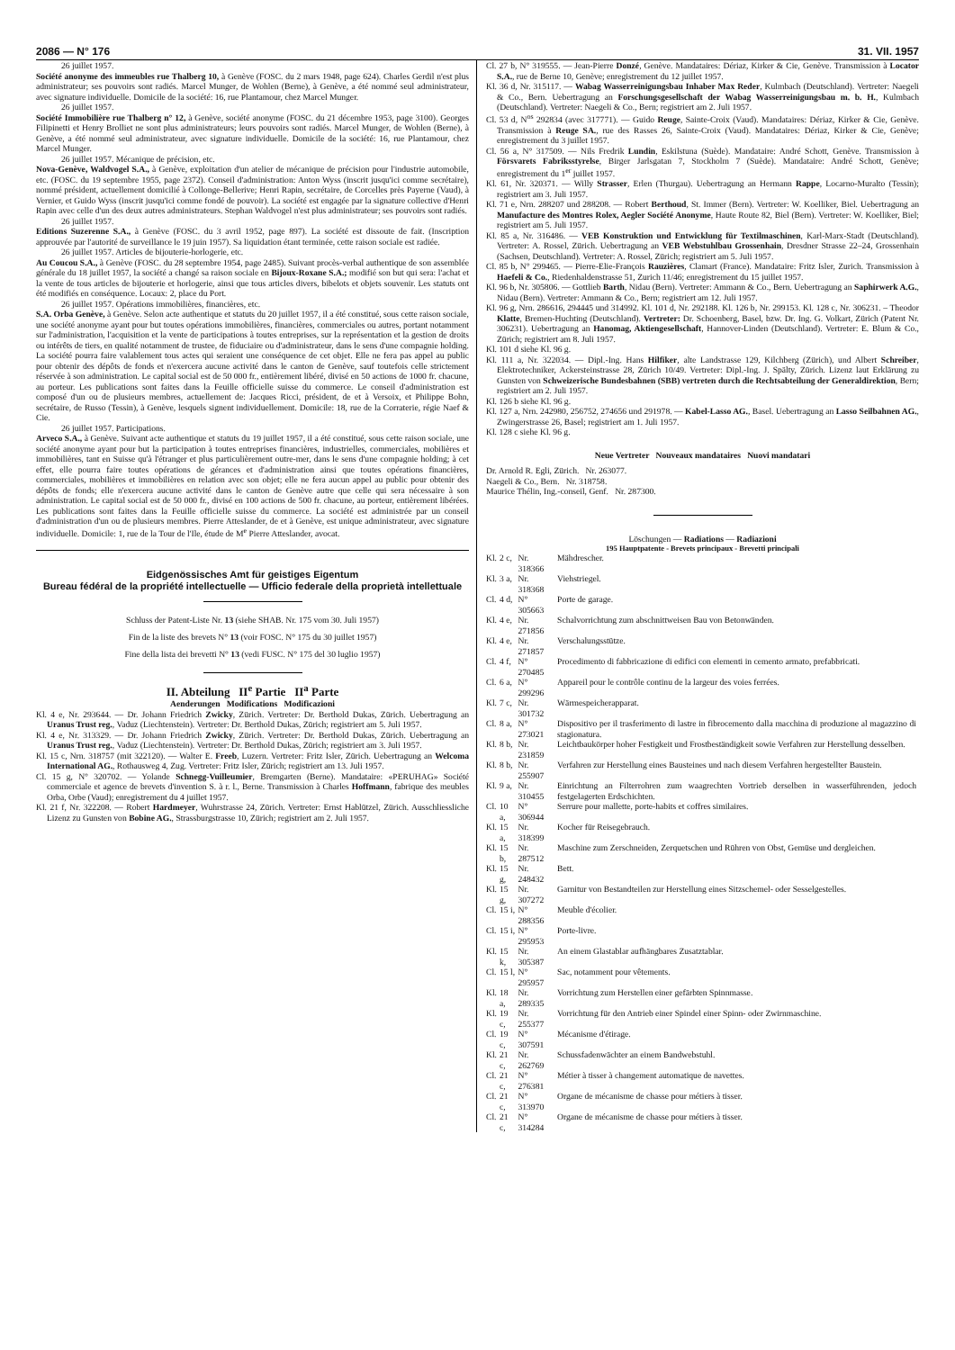2086 — N° 176 31. VII. 1957
26 juillet 1957.
Société anonyme des immeubles rue Thalberg 10, à Genève (FOSC. du 2 mars 1948, page 624). Charles Gerdil n'est plus administrateur; ses pouvoirs sont radiés. Marcel Munger, de Wohlen (Berne), à Genève, a été nommé seul administrateur, avec signature individuelle. Domicile de la société: 16, rue Plantamour, chez Marcel Munger.
26 juillet 1957.
Société Immobilière rue Thalberg n° 12, à Genève, société anonyme (FOSC. du 21 décembre 1953, page 3100). Georges Filipinetti et Henry Brolliet ne sont plus administrateurs; leurs pouvoirs sont radiés. Marcel Munger, de Wohlen (Berne), à Genève, a été nommé seul administrateur, avec signature individuelle. Domicile de la société: 16, rue Plantamour, chez Marcel Munger.
26 juillet 1957. Mécanique de précision, etc.
Nova-Genève, Waldvogel S.A., à Genève, exploitation d'un atelier de mécanique de précision pour l'industrie automobile, etc. (FOSC. du 19 septembre 1955, page 2372). Conseil d'administration: Anton Wyss (inscrit jusqu'ici comme secrétaire), nommé président, actuellement domicilié à Collonge-Bellerive; Henri Rapin, secrétaire, de Corcelles près Payerne (Vaud), à Vernier, et Guido Wyss (inscrit jusqu'ici comme fondé de pouvoir). La société est engagée par la signature collective d'Henri Rapin avec celle d'un des deux autres administrateurs. Stephan Waldvogel n'est plus administrateur; ses pouvoirs sont radiés.
26 juillet 1957.
Editions Suzerenne S.A., à Genève (FOSC. du 3 avril 1952, page 897). La société est dissoute de fait. (Inscription approuvée par l'autorité de surveillance le 19 juin 1957). Sa liquidation étant terminée, cette raison sociale est radiée.
26 juillet 1957. Articles de bijouterie-horlogerie, etc.
Au Coucou S.A., à Genève (FOSC. du 28 septembre 1954, page 2485). Suivant procès-verbal authentique de son assemblée générale du 18 juillet 1957, la société a changé sa raison sociale en Bijoux-Roxane S.A.; modifié son but qui sera: l'achat et la vente de tous articles de bijouterie et horlogerie, ainsi que tous articles divers, bibelots et objets souvenir. Les statuts ont été modifiés en conséquence. Locaux: 2, place du Port.
26 juillet 1957. Opérations immobilières, financières, etc.
S.A. Orba Genève, à Genève. Selon acte authentique et statuts du 20 juillet 1957, il a été constitué, sous cette raison sociale, une société anonyme ayant pour but toutes opérations immobilières, financières, commerciales ou autres, portant notamment sur l'administration, l'acquisition et la vente de participations à toutes entreprises, sur la représentation et la gestion de droits ou intérêts de tiers, en qualité notamment de trustee, de fiduciaire ou d'administrateur, dans le sens d'une compagnie holding. La société pourra faire valablement tous actes qui seraient une conséquence de cet objet. Elle ne fera pas appel au public pour obtenir des dépôts de fonds et n'exercera aucune activité dans le canton de Genève, sauf toutefois celle strictement réservée à son administration. Le capital social est de 50 000 fr., entièrement libéré, divisé en 50 actions de 1000 fr. chacune, au porteur. Les publications sont faites dans la Feuille officielle suisse du commerce. Le conseil d'administration est composé d'un ou de plusieurs membres, actuellement de: Jacques Ricci, président, de et à Versoix, et Philippe Bohn, secrétaire, de Russo (Tessin), à Genève, lesquels signent individuellement. Domicile: 18, rue de la Corraterie, régie Naef & Cie.
26 juillet 1957. Participations.
Arveco S.A., à Genève. Suivant acte authentique et statuts du 19 juillet 1957, il a été constitué, sous cette raison sociale, une société anonyme ayant pour but la participation à toutes entreprises financières, industrielles, commerciales, mobilières et immobilières, tant en Suisse qu'à l'étranger et plus particulièrement outre-mer, dans le sens d'une compagnie holding; à cet effet, elle pourra faire toutes opérations de gérances et d'administration ainsi que toutes opérations financières, commerciales, mobilières et immobilières en relation avec son objet; elle ne fera aucun appel au public pour obtenir des dépôts de fonds; elle n'exercera aucune activité dans le canton de Genève autre que celle qui sera nécessaire à son administration. Le capital social est de 50 000 fr., divisé en 100 actions de 500 fr. chacune, au porteur, entièrement libérées. Les publications sont faites dans la Feuille officielle suisse du commerce. La société est administrée par un conseil d'administration d'un ou de plusieurs membres. Pierre Atteslander, de et à Genève, est unique administrateur, avec signature individuelle. Domicile: 1, rue de la Tour de l'Ile, étude de M<sup>e</sup> Pierre Atteslander, avocat.
Eidgenössisches Amt für geistiges Eigentum
Bureau fédéral de la propriété intellectuelle — Ufficio federale della proprietà intellettuale
Schluss der Patent-Liste Nr. 13 (siehe SHAB. Nr. 175 vom 30. Juli 1957)
Fin de la liste des brevets N° 13 (voir FOSC. N° 175 du 30 juillet 1957)
Fine della lista dei brevetti N° 13 (vedi FUSC. N° 175 del 30 luglio 1957)
II. Abteilung II<sup>e</sup> Partie II<sup>a</sup> Parte
Aenderungen Modifications Modificazioni
Kl. 4 e, Nr. 293644. — Dr. Johann Friedrich Zwicky, Zürich. Vertreter: Dr. Berthold Dukas, Zürich. Uebertragung an Uranus Trust reg., Vaduz (Liechtenstein). Vertreter: Dr. Berthold Dukas, Zürich; registriert am 5. Juli 1957.
Kl. 4 e, Nr. 313329. — Dr. Johann Friedrich Zwicky, Zürich. Vertreter: Dr. Berthold Dukas, Zürich. Uebertragung an Uranus Trust reg., Vaduz (Liechtenstein). Vertreter: Dr. Berthold Dukas, Zürich; registriert am 3. Juli 1957.
Kl. 15 c, Nrn. 318757 (mit 322120). — Walter E. Freeb, Luzern. Vertreter: Fritz Isler, Zürich. Uebertragung an Welcoma International AG., Rothausweg 4, Zug. Vertreter: Fritz Isler, Zürich; registriert am 13. Juli 1957.
Cl. 15 g, N° 320702. — Yolande Schnegg-Vuilleumier, Bremgarten (Berne). Mandataire: «PERUHAG» Société commerciale et agence de brevets d'invention S. à r. l., Berne. Transmission à Charles Hoffmann, fabrique des meubles Orba, Orbe (Vaud); enregistrement du 4 juillet 1957.
Kl. 21 f, Nr. 322208. — Robert Hardmeyer, Wuhrstrasse 24, Zürich. Vertreter: Ernst Hablützel, Zürich. Ausschliessliche Lizenz zu Gunsten von Bobine AG., Strassburgstrasse 10, Zürich; registriert am 2. Juli 1957.
Cl. 27 b, N° 319555. — Jean-Pierre Donzé, Genève. Mandataires: Dériaz, Kirker & Cie, Genève. Transmission à Locator S.A., rue de Berne 10, Genève; enregistrement du 12 juillet 1957.
Kl. 36 d, Nr. 315117. — Wabag Wasserreinigungsbau Inhaber Max Reder, Kulmbach (Deutschland). Vertreter: Naegeli & Co., Bern. Uebertragung an Forschungsgesellschaft der Wabag Wasserreinigungsbau m. b. H., Kulmbach (Deutschland). Vertreter: Naegeli & Co., Bern; registriert am 2. Juli 1957.
Cl. 53 d, N<sup>os</sup> 292834 (avec 317771). — Guido Reuge, Sainte-Croix (Vaud). Mandataires: Dériaz, Kirker & Cie, Genève. Transmission à Reuge SA., rue des Rasses 26, Sainte-Croix (Vaud). Mandataires: Dériaz, Kirker & Cie, Genève; enregistrement du 3 juillet 1957.
Cl. 56 a, N° 317509. — Nils Fredrik Lundin, Eskilstuna (Suède). Mandataire: André Schott, Genève. Transmission à Försvarets Fabriksstyrelse, Birger Jarlsgatan 7, Stockholm 7 (Suède). Mandataire: André Schott, Genève; enregistrement du 1<sup>er</sup> juillet 1957.
Kl. 61, Nr. 320371. — Willy Strasser, Erlen (Thurgau). Uebertragung an Hermann Rappe, Locarno-Muralto (Tessin); registriert am 3. Juli 1957.
Kl. 71 e, Nrn. 288207 und 288208. — Robert Berthoud, St. Immer (Bern). Vertreter: W. Koelliker, Biel. Uebertragung an Manufacture des Montres Rolex, Aegler Société Anonyme, Haute Route 82, Biel (Bern). Vertreter: W. Koelliker, Biel; registriert am 5. Juli 1957.
Kl. 85 a, Nr. 316486. — VEB Konstruktion und Entwicklung für Textilmaschinen, Karl-Marx-Stadt (Deutschland). Vertreter: A. Rossel, Zürich. Uebertragung an VEB Webstuhlbau Grossenhain, Dresdner Strasse 22–24, Grossenhain (Sachsen, Deutschland). Vertreter: A. Rossel, Zürich; registriert am 5. Juli 1957.
Cl. 85 b, N° 299465. — Pierre-Elie-François Rauzières, Clamart (France). Mandataire: Fritz Isler, Zurich. Transmission à Haefeli & Co., Riedenhaldenstrasse 51, Zurich 11/46; enregistrement du 15 juillet 1957.
Kl. 96 b, Nr. 305806. — Gottlieb Barth, Nidau (Bern). Vertreter: Ammann & Co., Bern. Uebertragung an Saphirwerk A.G., Nidau (Bern). Vertreter: Ammann & Co., Bern; registriert am 12. Juli 1957.
Kl. 96 g, Nrn. 286616, 294445 und 314992. Kl. 101 d, Nr. 292188. Kl. 126 b, Nr. 299153. Kl. 128 c, Nr. 306231. – Theodor Klatte, Bremen-Huchting (Deutschland). Vertreter: Dr. Schoenberg, Basel, bzw. Dr. Ing. G. Volkart, Zürich (Patent Nr. 306231). Uebertragung an Hanomag, Aktiengesellschaft, Hannover-Linden (Deutschland). Vertreter: E. Blum & Co., Zürich; registriert am 8. Juli 1957.
Kl. 101 d siehe Kl. 96 g.
Kl. 111 a, Nr. 322034. — Dipl.-Ing. Hans Hilfiker, alte Landstrasse 129, Kilchberg (Zürich), und Albert Schreiber, Elektrotechniker, Ackersteinstrasse 28, Zürich 10/49. Vertreter: Dipl.-Ing. J. Spälty, Zürich. Lizenz laut Erklärung zu Gunsten von Schweizerische Bundesbahnen (SBB) vertreten durch die Rechtsabteilung der Generaldirektion, Bern; registriert am 2. Juli 1957.
Kl. 126 b siehe Kl. 96 g.
Kl. 127 a, Nrn. 242980, 256752, 274656 und 291978. — Kabel-Lasso AG., Basel. Uebertragung an Lasso Seilbahnen AG., Zwingerstrasse 26, Basel; registriert am 1. Juli 1957.
Kl. 128 c siehe Kl. 96 g.
Neue Vertreter Nouveaux mandataires Nuovi mandatari
Dr. Arnold R. Egli, Zürich. Nr. 263077.
Naegeli & Co., Bern. Nr. 318758.
Maurice Thélin, Ing.-conseil, Genf. Nr. 287300.
Löschungen — Radiations — Radiazioni
195 Hauptpatente - Brevets principaux - Brevetti principali
| Kl. | 2 c, | Nr. 318366 | Mähdrescher. |
| Kl. | 3 a, | Nr. 318368 | Viehstriegel. |
| Cl. | 4 d, | N° 305663 | Porte de garage. |
| Kl. | 4 e, | Nr. 271856 | Schalvorrichtung zum abschnittweisen Bau von Betonwänden. |
| Kl. | 4 e, | Nr. 271857 | Verschalungsstütze. |
| Cl. | 4 f, | N° 270485 | Procedimento di fabbricazione di edifici con elementi in cemento armato, prefabbricati. |
| Cl. | 6 a, | N° 299296 | Appareil pour le contrôle continu de la largeur des voies ferrées. |
| Kl. | 7 c, | Nr. 301732 | Wärmespeicherapparat. |
| Cl. | 8 a, | N° 273021 | Dispositivo per il trasferimento di lastre in fibrocemento dalla macchina di produzione al magazzino di stagionatura. |
| Kl. | 8 b, | Nr. 231859 | Leichtbaukörper hoher Festigkeit und Frostbeständigkeit sowie Verfahren zur Herstellung desselben. |
| Kl. | 8 b, | Nr. 255907 | Verfahren zur Herstellung eines Bausteines und nach diesem Verfahren hergestellter Baustein. |
| Kl. | 9 a, | Nr. 310455 | Einrichtung an Filterrohren zum waagrechten Vortrieb derselben in wasserführenden, jedoch festgelagerten Erdschichten. |
| Cl. | 10 a, | N° 306944 | Serrure pour mallette, porte-habits et coffres similaires. |
| Kl. | 15 a, | Nr. 318399 | Kocher für Reisegebrauch. |
| Kl. | 15 b, | Nr. 287512 | Maschine zum Zerschneiden, Zerquetschen und Rühren von Obst, Gemüse und dergleichen. |
| Kl. | 15 g, | Nr. 248432 | Bett. |
| Kl. | 15 g, | Nr. 307272 | Garnitur von Bestandteilen zur Herstellung eines Sitzschemel- oder Sesselgestelles. |
| Cl. | 15 i, | N° 288356 | Meuble d'écolier. |
| Cl. | 15 i, | N° 295953 | Porte-livre. |
| Kl. | 15 k, | Nr. 305387 | An einem Glastablar aufhängbares Zusatztablar. |
| Cl. | 15 l, | N° 295957 | Sac, notamment pour vêtements. |
| Kl. | 18 a, | Nr. 289335 | Vorrichtung zum Herstellen einer gefärbten Spinnmasse. |
| Kl. | 19 c, | Nr. 255377 | Vorrichtung für den Antrieb einer Spindel einer Spinn- oder Zwirnmaschine. |
| Cl. | 19 c, | N° 307591 | Mécanisme d'étirage. |
| Kl. | 21 c, | Nr. 262769 | Schussfadenwächter an einem Bandwebstuhl. |
| Cl. | 21 c, | N° 276381 | Métier à tisser à changement automatique de navettes. |
| Cl. | 21 c, | N° 313970 | Organe de mécanisme de chasse pour métiers à tisser. |
| Cl. | 21 c, | N° 314284 | Organe de mécanisme de chasse pour métiers à tisser. |